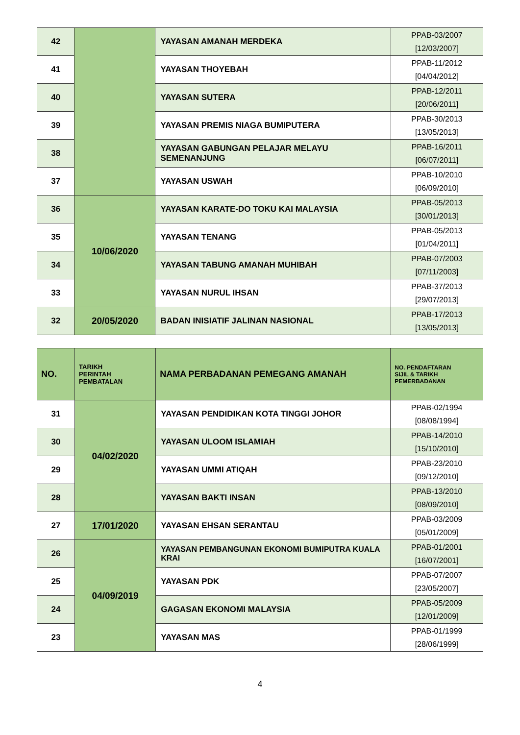| 42 | | YAYASAN AMANAH MERDEKA | PPAB-03/2007 [12/03/2007] |
| 41 | | YAYASAN THOYEBAH | PPAB-11/2012 [04/04/2012] |
| 40 | | YAYASAN SUTERA | PPAB-12/2011 [20/06/2011] |
| 39 | | YAYASAN PREMIS NIAGA BUMIPUTERA | PPAB-30/2013 [13/05/2013] |
| 38 | | YAYASAN GABUNGAN PELAJAR MELAYU SEMENANJUNG | PPAB-16/2011 [06/07/2011] |
| 37 | | YAYASAN USWAH | PPAB-10/2010 [06/09/2010] |
| 36 | 10/06/2020 | YAYASAN KARATE-DO TOKU KAI MALAYSIA | PPAB-05/2013 [30/01/2013] |
| 35 | | YAYASAN TENANG | PPAB-05/2013 [01/04/2011] |
| 34 | | YAYASAN TABUNG AMANAH MUHIBAH | PPAB-07/2003 [07/11/2003] |
| 33 | | YAYASAN NURUL IHSAN | PPAB-37/2013 [29/07/2013] |
| 32 | 20/05/2020 | BADAN INISIATIF JALINAN NASIONAL | PPAB-17/2013 [13/05/2013] |
| NO. | TARIKH PERINTAH PEMBATALAN | NAMA PERBADANAN PEMEGANG AMANAH | NO. PENDAFTARAN SIJIL & TARIKH PEMERBADANAN |
| --- | --- | --- | --- |
| 31 | 04/02/2020 | YAYASAN PENDIDIKAN KOTA TINGGI JOHOR | PPAB-02/1994 [08/08/1994] |
| 30 | | YAYASAN ULOOM ISLAMIAH | PPAB-14/2010 [15/10/2010] |
| 29 | | YAYASAN UMMI ATIQAH | PPAB-23/2010 [09/12/2010] |
| 28 | | YAYASAN BAKTI INSAN | PPAB-13/2010 [08/09/2010] |
| 27 | 17/01/2020 | YAYASAN EHSAN SERANTAU | PPAB-03/2009 [05/01/2009] |
| 26 | 04/09/2019 | YAYASAN PEMBANGUNAN EKONOMI BUMIPUTRA KUALA KRAI | PPAB-01/2001 [16/07/2001] |
| 25 | | YAYASAN PDK | PPAB-07/2007 [23/05/2007] |
| 24 | | GAGASAN EKONOMI MALAYSIA | PPAB-05/2009 [12/01/2009] |
| 23 | | YAYASAN MAS | PPAB-01/1999 [28/06/1999] |
4